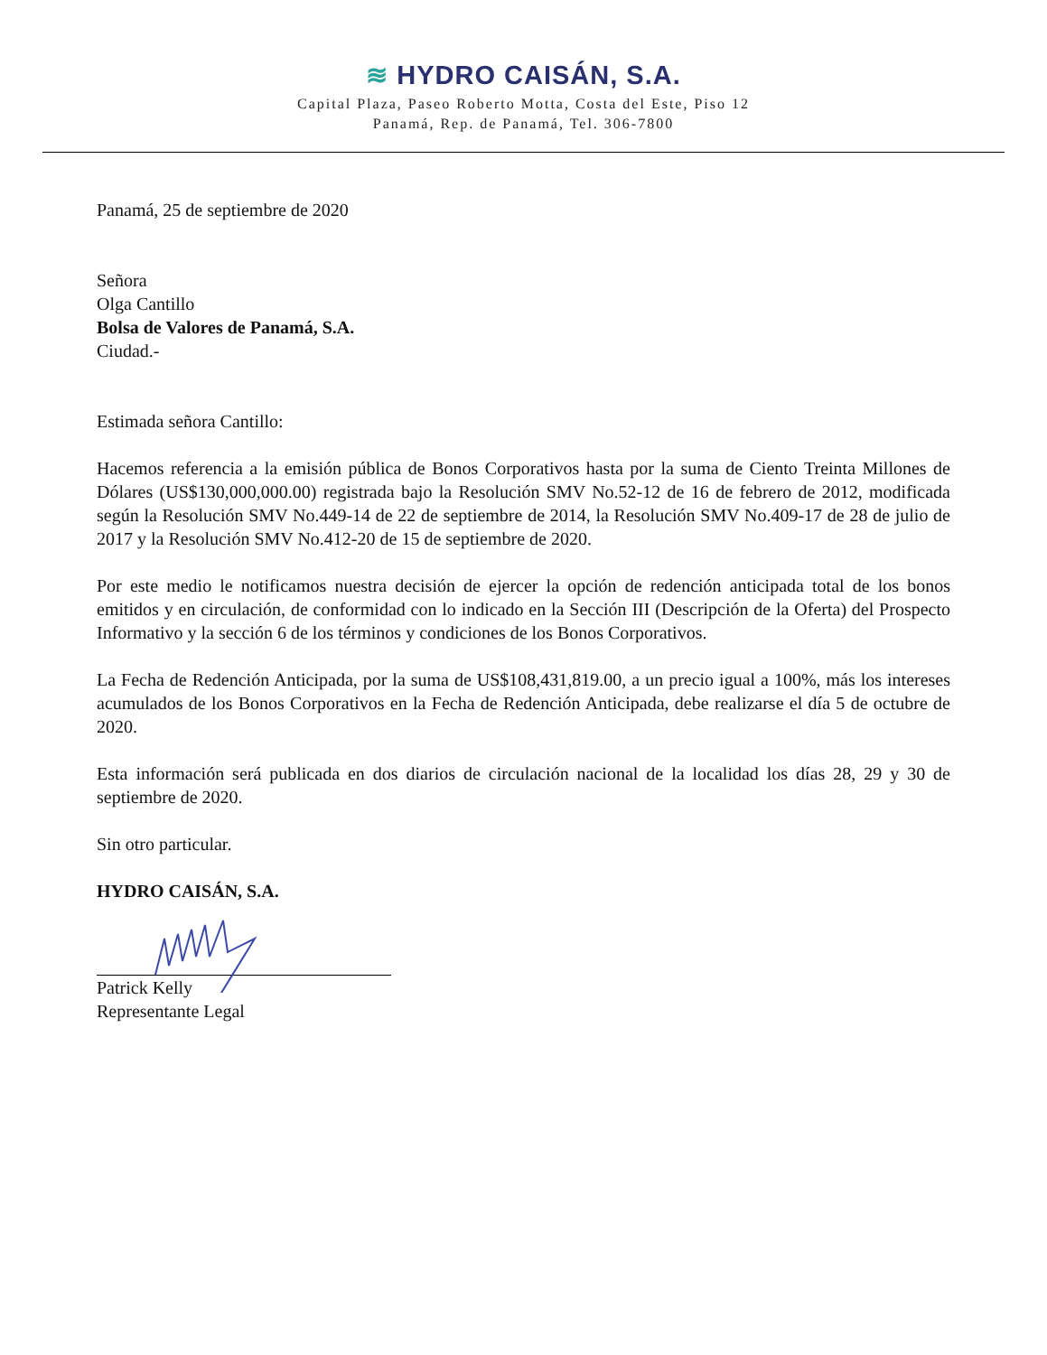≋ HYDRO CAISÁN, S.A.
Capital Plaza, Paseo Roberto Motta, Costa del Este, Piso 12
Panamá, Rep. de Panamá, Tel. 306-7800
Panamá, 25 de septiembre de 2020
Señora
Olga Cantillo
Bolsa de Valores de Panamá, S.A.
Ciudad.-
Estimada señora Cantillo:
Hacemos referencia a la emisión pública de Bonos Corporativos hasta por la suma de Ciento Treinta Millones de Dólares (US$130,000,000.00) registrada bajo la Resolución SMV No.52-12 de 16 de febrero de 2012, modificada según la Resolución SMV No.449-14 de 22 de septiembre de 2014, la Resolución SMV No.409-17 de 28 de julio de 2017 y la Resolución SMV No.412-20 de 15 de septiembre de 2020.
Por este medio le notificamos nuestra decisión de ejercer la opción de redención anticipada total de los bonos emitidos y en circulación, de conformidad con lo indicado en la Sección III (Descripción de la Oferta) del Prospecto Informativo y la sección 6 de los términos y condiciones de los Bonos Corporativos.
La Fecha de Redención Anticipada, por la suma de US$108,431,819.00, a un precio igual a 100%, más los intereses acumulados de los Bonos Corporativos en la Fecha de Redención Anticipada, debe realizarse el día 5 de octubre de 2020.
Esta información será publicada en dos diarios de circulación nacional de la localidad los días 28, 29 y 30 de septiembre de 2020.
Sin otro particular.
HYDRO CAISÁN, S.A.
Patrick Kelly
Representante Legal